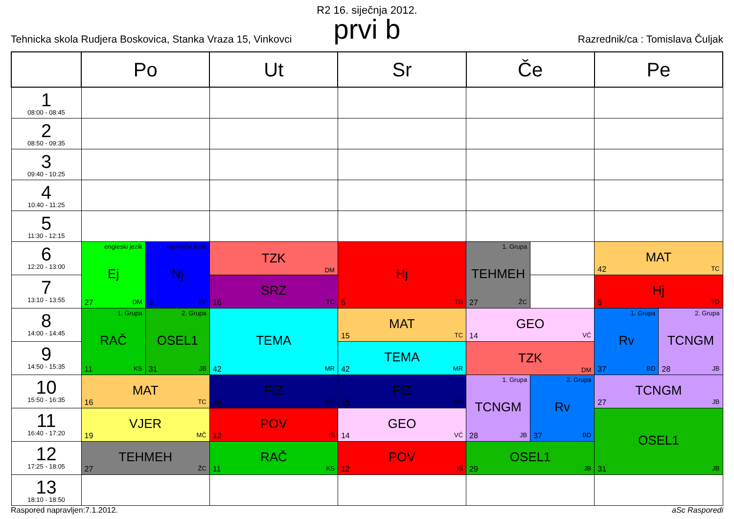R2 16. siječnja 2012.
prvi b
Tehnicka skola Rudjera Boskovica, Stanka Vraza 15, Vinkovci Razrednik/ca : Tomislava Čuljak
| | Po | | Ut | Sr | Če | | Pe | |
| --- | --- | --- | --- | --- | --- | --- | --- | --- |
| 1 08:00 - 08:45 | | | | | | | | |
| 2 08:50 - 09:35 | | | | | | | | |
| 3 09:40 - 10:25 | | | | | | | | |
| 4 10:40 - 11:25 | | | | | | | | |
| 5 11:30 - 12:15 | | | | | | | | |
| 6 12:20 - 13:00 | engleski jezik Ej 27 DM | njemački jezik Nj 3 ZV | TZK DM | Hj 5 TD | 1. Grupa TEHMEH 27 ŽC | | MAT 42 TC | |
| 7 13:10 - 13:55 | | | SRZ 16 TC | | | | Hj 5 TD | |
| 8 14:00 - 14:45 | 1. Grupa RAČ 11 KS | 2. Grupa OSEL1 31 JB | TEMA 42 MR | MAT 15 TC | GEO 14 VĆ | | 1. Grupa Rv 37 BD | 2. Grupa TCNGM 28 JB |
| 9 14:50 - 15:35 | | | | TEMA 42 MR | TZK DM | | | |
| 10 15:50 - 16:35 | MAT 16 TC | | FIZ 15 MS | FIZ 15 MS | 1. Grupa TCNGM 28 JB | 2. Grupa Rv 37 BD | TCNGM 27 JB | |
| 11 16:40 - 17:20 | VJER 19 MČ | | POV 12 IŠ | GEO 14 VĆ | | | OSEL1 31 JB | |
| 12 17:25 - 18:05 | TEHMEH 27 ŽC | | RAČ 11 KS | POV 12 IŠ | OSEL1 29 JB | | | |
| 13 18:10 - 18:50 | | | | | | | | |
Raspored napravljen:7.1.2012. aSc Rasporedi